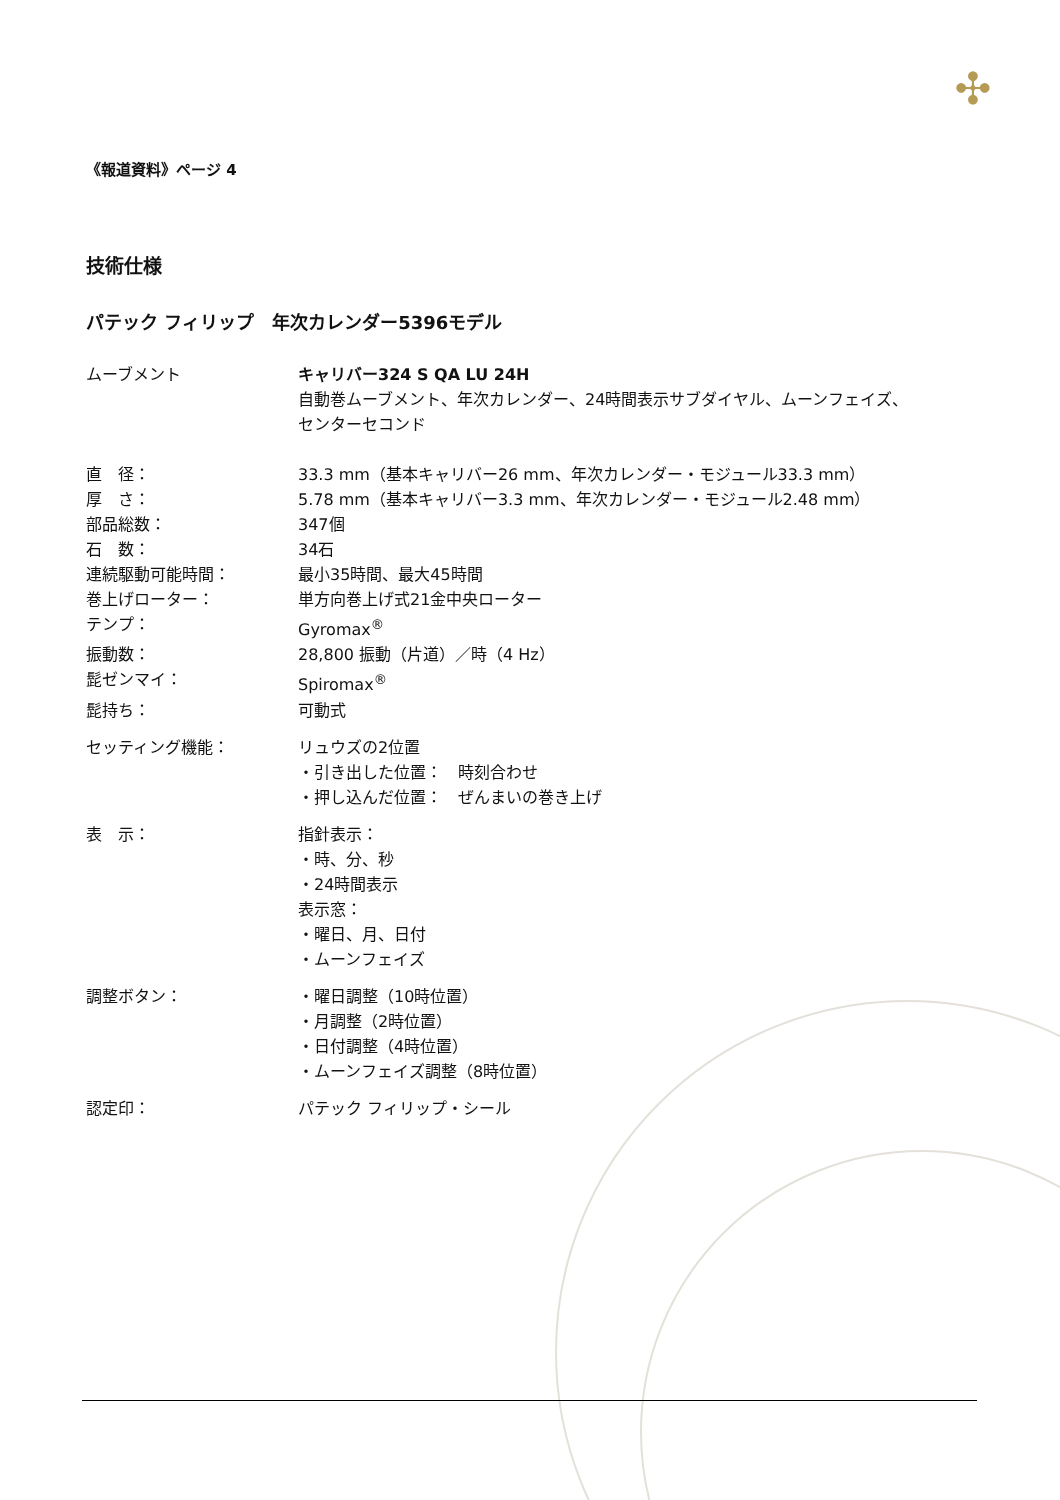✣
《報道資料》ページ 4
技術仕様
パテック フィリップ　年次カレンダー5396モデル
| ムーブメント | キャリバー324 S QA LU 24H 自動巻ムーブメント、年次カレンダー、24時間表示サブダイヤル、ムーンフェイズ、 センターセコンド |
| 直 径： | 33.3 mm（基本キャリバー26 mm、年次カレンダー・モジュール33.3 mm） |
| 厚 さ： | 5.78 mm（基本キャリバー3.3 mm、年次カレンダー・モジュール2.48 mm） |
| 部品総数： | 347個 |
| 石 数： | 34石 |
| 連続駆動可能時間： | 最小35時間、最大45時間 |
| 巻上げローター： | 単方向巻上げ式21金中央ローター |
| テンプ： | Gyromax<sup>®</sup> |
| 振動数： | 28,800 振動（片道）／時（4 Hz） |
| 髭ゼンマイ： | Spiromax<sup>®</sup> |
| 髭持ち： | 可動式 |
| セッティング機能： | リュウズの2位置 ・引き出した位置： 時刻合わせ ・押し込んだ位置： ぜんまいの巻き上げ |
| 表 示： | 指針表示： ・時、分、秒 ・24時間表示 表示窓： ・曜日、月、日付 ・ムーンフェイズ |
| 調整ボタン： | ・曜日調整（10時位置） ・月調整（2時位置） ・日付調整（4時位置） ・ムーンフェイズ調整（8時位置） |
| 認定印： | パテック フィリップ・シール |